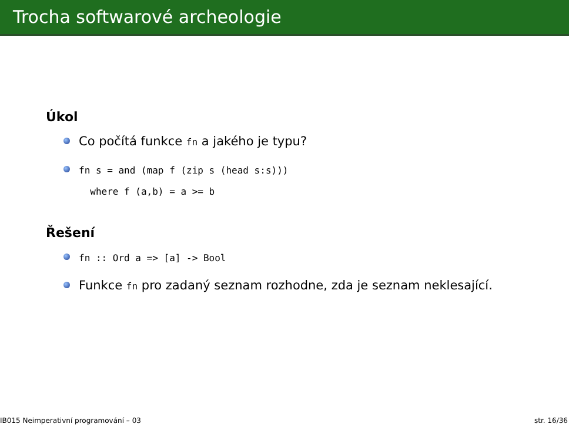Trocha softwarové archeologie
Úkol
Co počítá funkce fn a jakého je typu?
fn s = and (map f (zip s (head s:s)))
where f (a,b) = a >= b
Řešení
fn :: Ord a => [a] -> Bool
Funkce fn pro zadaný seznam rozhodne, zda je seznam neklesající.
IB015 Neimperativní programování – 03 str. 16/36